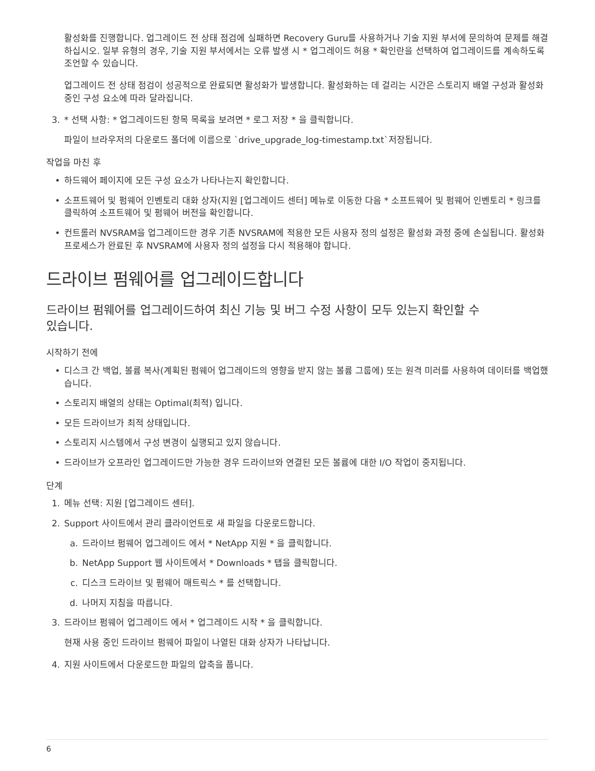활성화를 진행합니다. 업그레이드 전 상태 점검에 실패하면 Recovery Guru를 사용하거나 기술 지원 부서에 문의하여 문제를 해결하십시오. 일부 유형의 경우, 기술 지원 부서에서는 오류 발생 시 * 업그레이드 허용 * 확인란을 선택하여 업그레이드를 계속하도록 조언할 수 있습니다.
업그레이드 전 상태 점검이 성공적으로 완료되면 활성화가 발생합니다. 활성화하는 데 걸리는 시간은 스토리지 배열 구성과 활성화 중인 구성 요소에 따라 달라집니다.
3. * 선택 사항: * 업그레이드된 항목 목록을 보려면 * 로그 저장 * 을 클릭합니다.
파일이 브라우저의 다운로드 폴더에 이름으로 `drive_upgrade_log-timestamp.txt`저장됩니다.
작업을 마친 후
• 하드웨어 페이지에 모든 구성 요소가 나타나는지 확인합니다.
• 소프트웨어 및 펌웨어 인벤토리 대화 상자(지원 [업그레이드 센터] 메뉴로 이동한 다음 * 소프트웨어 및 펌웨어 인벤토리 * 링크를 클릭하여 소프트웨어 및 펌웨어 버전을 확인합니다.
• 컨트롤러 NVSRAM을 업그레이드한 경우 기존 NVSRAM에 적용한 모든 사용자 정의 설정은 활성화 과정 중에 손실됩니다. 활성화 프로세스가 완료된 후 NVSRAM에 사용자 정의 설정을 다시 적용해야 합니다.
드라이브 펌웨어를 업그레이드합니다
드라이브 펌웨어를 업그레이드하여 최신 기능 및 버그 수정 사항이 모두 있는지 확인할 수
있습니다.
시작하기 전에
• 디스크 간 백업, 볼륨 복사(계획된 펌웨어 업그레이드의 영향을 받지 않는 볼륨 그룹에) 또는 원격 미러를 사용하여 데이터를 백업했습니다.
• 스토리지 배열의 상태는 Optimal(최적) 입니다.
• 모든 드라이브가 최적 상태입니다.
• 스토리지 시스템에서 구성 변경이 실행되고 있지 않습니다.
• 드라이브가 오프라인 업그레이드만 가능한 경우 드라이브와 연결된 모든 볼륨에 대한 I/O 작업이 중지됩니다.
단계
1. 메뉴 선택: 지원 [업그레이드 센터].
2. Support 사이트에서 관리 클라이언트로 새 파일을 다운로드합니다.
a. 드라이브 펌웨어 업그레이드 에서 * NetApp 지원 * 을 클릭합니다.
b. NetApp Support 웹 사이트에서 * Downloads * 탭을 클릭합니다.
c. 디스크 드라이브 및 펌웨어 매트릭스 * 를 선택합니다.
d. 나머지 지침을 따릅니다.
3. 드라이브 펌웨어 업그레이드 에서 * 업그레이드 시작 * 을 클릭합니다.
현재 사용 중인 드라이브 펌웨어 파일이 나열된 대화 상자가 나타납니다.
4. 지원 사이트에서 다운로드한 파일의 압축을 풉니다.
6